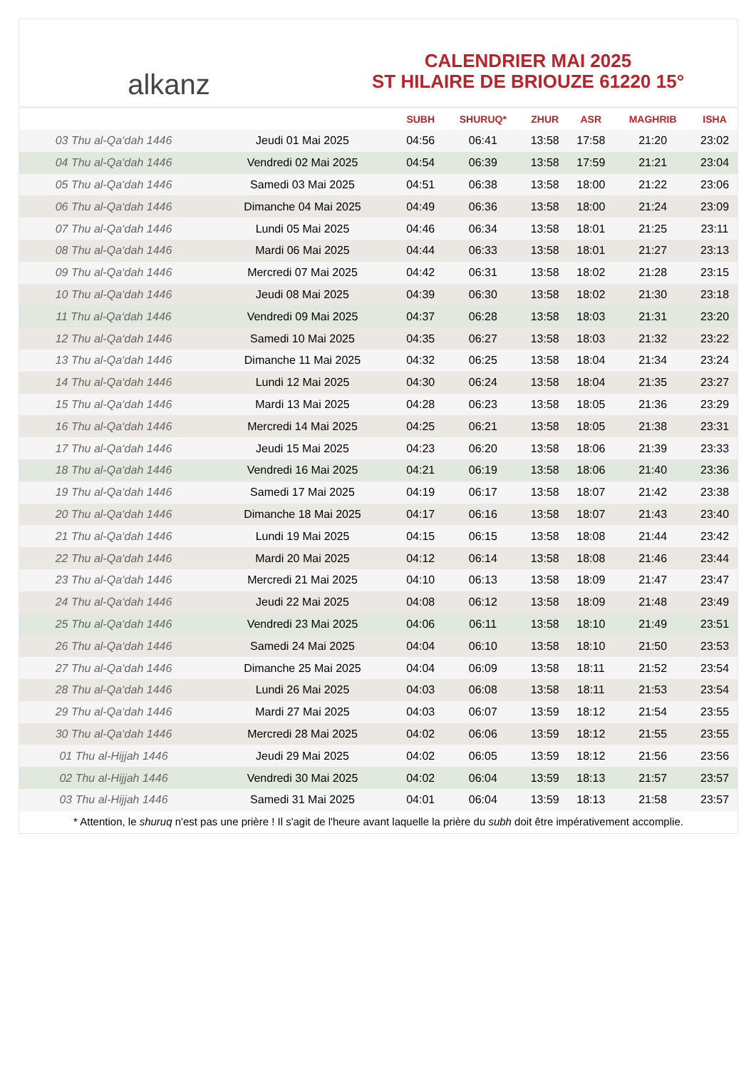alkanz
CALENDRIER MAI 2025
ST HILAIRE DE BRIOUZE 61220 15°
| | | SUBH | SHURUQ* | ZHUR | ASR | MAGHRIB | ISHA |
| --- | --- | --- | --- | --- | --- | --- | --- |
| 03 Thu al-Qa‘dah 1446 | Jeudi 01 Mai 2025 | 04:56 | 06:41 | 13:58 | 17:58 | 21:20 | 23:02 |
| 04 Thu al-Qa‘dah 1446 | Vendredi 02 Mai 2025 | 04:54 | 06:39 | 13:58 | 17:59 | 21:21 | 23:04 |
| 05 Thu al-Qa‘dah 1446 | Samedi 03 Mai 2025 | 04:51 | 06:38 | 13:58 | 18:00 | 21:22 | 23:06 |
| 06 Thu al-Qa‘dah 1446 | Dimanche 04 Mai 2025 | 04:49 | 06:36 | 13:58 | 18:00 | 21:24 | 23:09 |
| 07 Thu al-Qa‘dah 1446 | Lundi 05 Mai 2025 | 04:46 | 06:34 | 13:58 | 18:01 | 21:25 | 23:11 |
| 08 Thu al-Qa‘dah 1446 | Mardi 06 Mai 2025 | 04:44 | 06:33 | 13:58 | 18:01 | 21:27 | 23:13 |
| 09 Thu al-Qa‘dah 1446 | Mercredi 07 Mai 2025 | 04:42 | 06:31 | 13:58 | 18:02 | 21:28 | 23:15 |
| 10 Thu al-Qa‘dah 1446 | Jeudi 08 Mai 2025 | 04:39 | 06:30 | 13:58 | 18:02 | 21:30 | 23:18 |
| 11 Thu al-Qa‘dah 1446 | Vendredi 09 Mai 2025 | 04:37 | 06:28 | 13:58 | 18:03 | 21:31 | 23:20 |
| 12 Thu al-Qa‘dah 1446 | Samedi 10 Mai 2025 | 04:35 | 06:27 | 13:58 | 18:03 | 21:32 | 23:22 |
| 13 Thu al-Qa‘dah 1446 | Dimanche 11 Mai 2025 | 04:32 | 06:25 | 13:58 | 18:04 | 21:34 | 23:24 |
| 14 Thu al-Qa‘dah 1446 | Lundi 12 Mai 2025 | 04:30 | 06:24 | 13:58 | 18:04 | 21:35 | 23:27 |
| 15 Thu al-Qa‘dah 1446 | Mardi 13 Mai 2025 | 04:28 | 06:23 | 13:58 | 18:05 | 21:36 | 23:29 |
| 16 Thu al-Qa‘dah 1446 | Mercredi 14 Mai 2025 | 04:25 | 06:21 | 13:58 | 18:05 | 21:38 | 23:31 |
| 17 Thu al-Qa‘dah 1446 | Jeudi 15 Mai 2025 | 04:23 | 06:20 | 13:58 | 18:06 | 21:39 | 23:33 |
| 18 Thu al-Qa‘dah 1446 | Vendredi 16 Mai 2025 | 04:21 | 06:19 | 13:58 | 18:06 | 21:40 | 23:36 |
| 19 Thu al-Qa‘dah 1446 | Samedi 17 Mai 2025 | 04:19 | 06:17 | 13:58 | 18:07 | 21:42 | 23:38 |
| 20 Thu al-Qa‘dah 1446 | Dimanche 18 Mai 2025 | 04:17 | 06:16 | 13:58 | 18:07 | 21:43 | 23:40 |
| 21 Thu al-Qa‘dah 1446 | Lundi 19 Mai 2025 | 04:15 | 06:15 | 13:58 | 18:08 | 21:44 | 23:42 |
| 22 Thu al-Qa‘dah 1446 | Mardi 20 Mai 2025 | 04:12 | 06:14 | 13:58 | 18:08 | 21:46 | 23:44 |
| 23 Thu al-Qa‘dah 1446 | Mercredi 21 Mai 2025 | 04:10 | 06:13 | 13:58 | 18:09 | 21:47 | 23:47 |
| 24 Thu al-Qa‘dah 1446 | Jeudi 22 Mai 2025 | 04:08 | 06:12 | 13:58 | 18:09 | 21:48 | 23:49 |
| 25 Thu al-Qa‘dah 1446 | Vendredi 23 Mai 2025 | 04:06 | 06:11 | 13:58 | 18:10 | 21:49 | 23:51 |
| 26 Thu al-Qa‘dah 1446 | Samedi 24 Mai 2025 | 04:04 | 06:10 | 13:58 | 18:10 | 21:50 | 23:53 |
| 27 Thu al-Qa‘dah 1446 | Dimanche 25 Mai 2025 | 04:04 | 06:09 | 13:58 | 18:11 | 21:52 | 23:54 |
| 28 Thu al-Qa‘dah 1446 | Lundi 26 Mai 2025 | 04:03 | 06:08 | 13:58 | 18:11 | 21:53 | 23:54 |
| 29 Thu al-Qa‘dah 1446 | Mardi 27 Mai 2025 | 04:03 | 06:07 | 13:59 | 18:12 | 21:54 | 23:55 |
| 30 Thu al-Qa‘dah 1446 | Mercredi 28 Mai 2025 | 04:02 | 06:06 | 13:59 | 18:12 | 21:55 | 23:55 |
| 01 Thu al-Hijjah 1446 | Jeudi 29 Mai 2025 | 04:02 | 06:05 | 13:59 | 18:12 | 21:56 | 23:56 |
| 02 Thu al-Hijjah 1446 | Vendredi 30 Mai 2025 | 04:02 | 06:04 | 13:59 | 18:13 | 21:57 | 23:57 |
| 03 Thu al-Hijjah 1446 | Samedi 31 Mai 2025 | 04:01 | 06:04 | 13:59 | 18:13 | 21:58 | 23:57 |
* Attention, le shuruq n'est pas une prière ! Il s'agit de l'heure avant laquelle la prière du subh doit être impérativement accomplie.